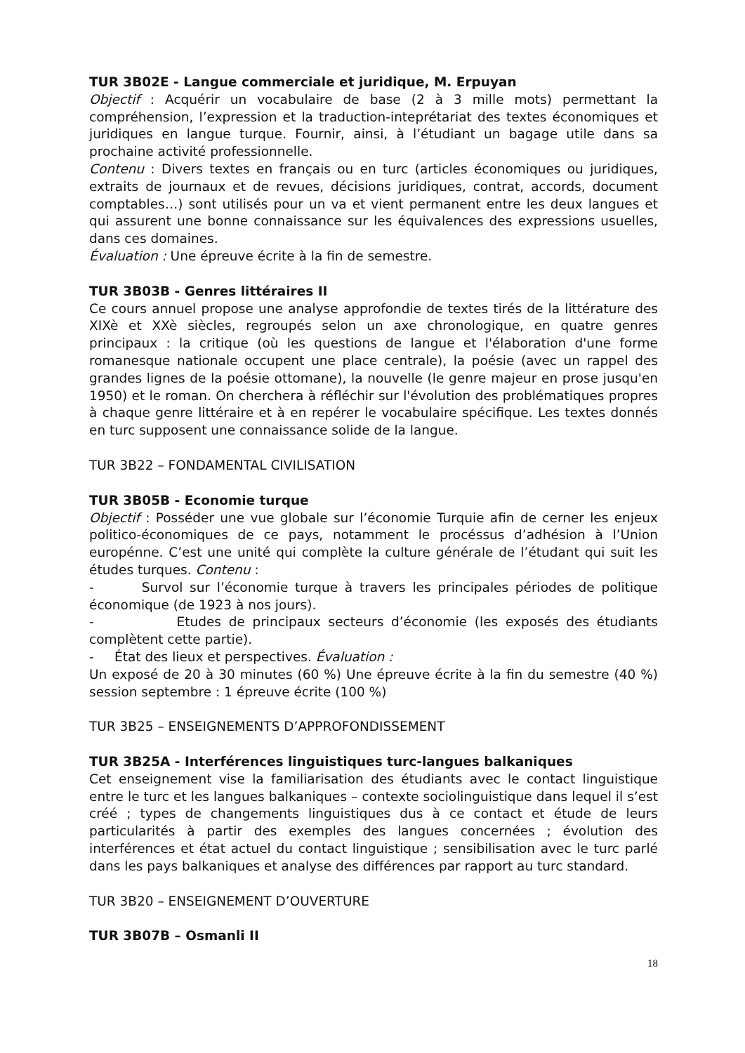TUR 3B02E - Langue commerciale et juridique, M. Erpuyan
Objectif : Acquérir un vocabulaire de base (2 à 3 mille mots) permettant la compréhension, l’expression et la traduction-inteprétariat des textes économiques et juridiques en langue turque. Fournir, ainsi, à l’étudiant un bagage utile dans sa prochaine activité professionnelle.
Contenu : Divers textes en français ou en turc (articles économiques ou juridiques, extraits de journaux et de revues, décisions juridiques, contrat, accords, document comptables…) sont utilisés pour un va et vient permanent entre les deux langues et qui assurent une bonne connaissance sur les équivalences des expressions usuelles, dans ces domaines.
Évaluation : Une épreuve écrite à la fin de semestre.
TUR 3B03B - Genres littéraires II
Ce cours annuel propose une analyse approfondie de textes tirés de la littérature des XIXè et XXè siècles, regroupés selon un axe chronologique, en quatre genres principaux : la critique (où les questions de langue et l'élaboration d'une forme romanesque nationale occupent une place centrale), la poésie (avec un rappel des grandes lignes de la poésie ottomane), la nouvelle (le genre majeur en prose jusqu'en 1950) et le roman. On cherchera à réfléchir sur l'évolution des problématiques propres à chaque genre littéraire et à en repérer le vocabulaire spécifique. Les textes donnés en turc supposent une connaissance solide de la langue.
TUR 3B22 – FONDAMENTAL CIVILISATION
TUR 3B05B - Economie turque
Objectif : Posséder une vue globale sur l’économie Turquie afin de cerner les enjeux politico-économiques de ce pays, notamment le procéssus d’adhésion à l’Union europénne. C’est une unité qui complète la culture générale de l’étudant qui suit les études turques. Contenu :
- Survol sur l’économie turque à travers les principales périodes de politique économique (de 1923 à nos jours).
- Etudes de principaux secteurs d’économie (les exposés des étudiants complètent cette partie).
- État des lieux et perspectives. Évaluation :
Un exposé de 20 à 30 minutes (60 %) Une épreuve écrite à la fin du semestre (40 %) session septembre : 1 épreuve écrite (100 %)
TUR 3B25 – ENSEIGNEMENTS D’APPROFONDISSEMENT
TUR 3B25A - Interférences linguistiques turc-langues balkaniques
Cet enseignement vise la familiarisation des étudiants avec le contact linguistique entre le turc et les langues balkaniques – contexte sociolinguistique dans lequel il s’est créé ; types de changements linguistiques dus à ce contact et étude de leurs particularités à partir des exemples des langues concernées ; évolution des interférences et état actuel du contact linguistique ; sensibilisation avec le turc parlé dans les pays balkaniques et analyse des différences par rapport au turc standard.
TUR 3B20 – ENSEIGNEMENT D’OUVERTURE
TUR 3B07B – Osmanli II
18